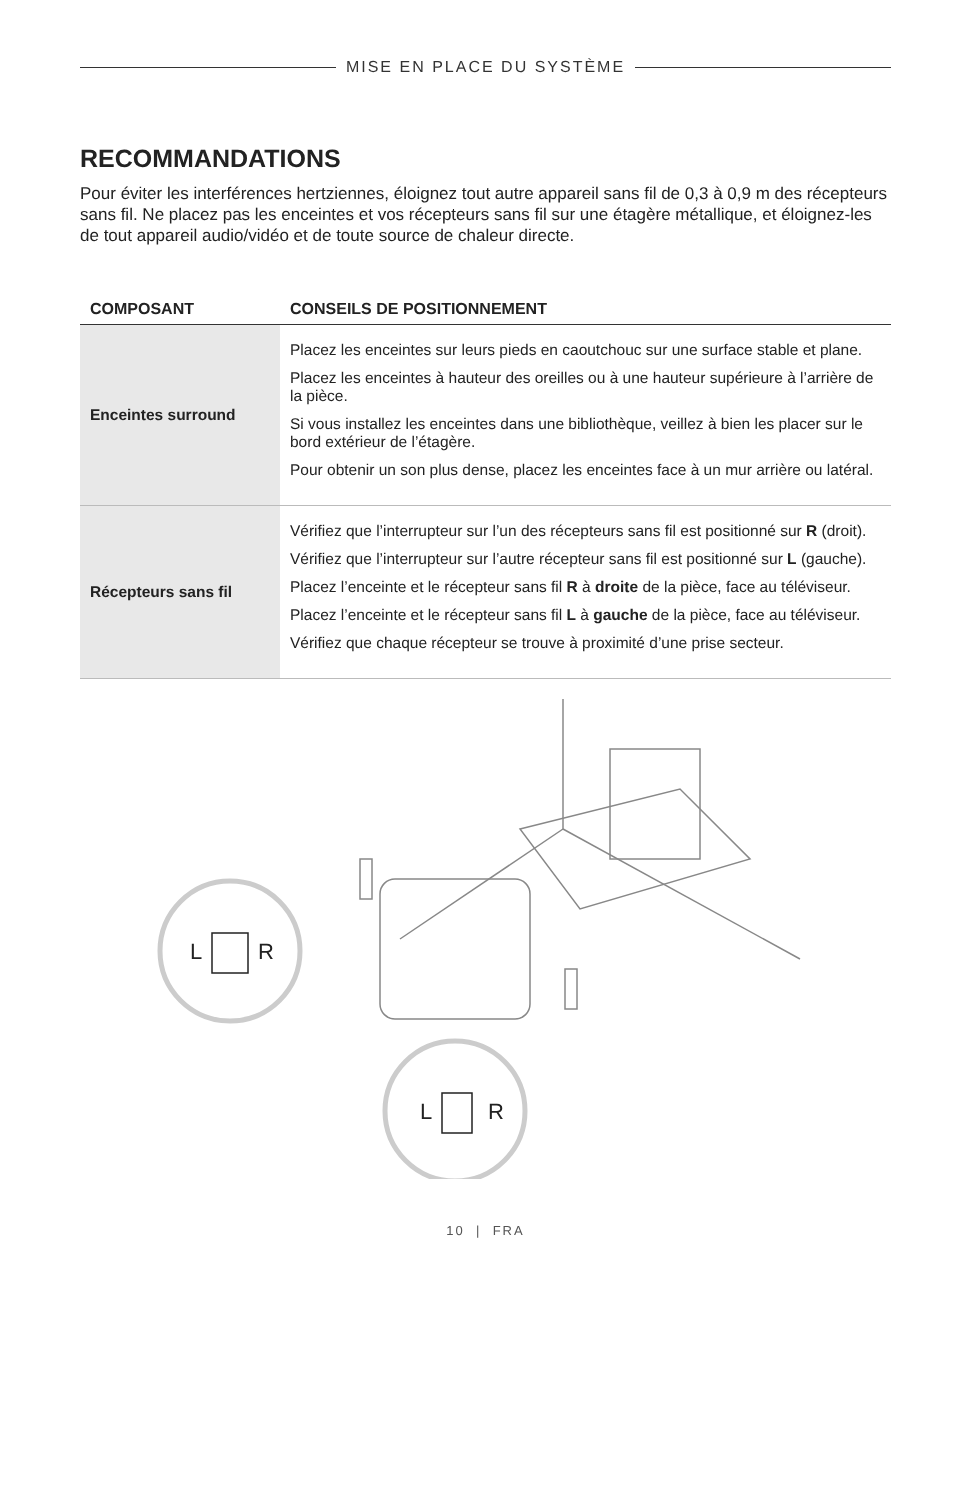MISE EN PLACE DU SYSTÈME
RECOMMANDATIONS
Pour éviter les interférences hertziennes, éloignez tout autre appareil sans fil de 0,3 à 0,9 m des récepteurs sans fil. Ne placez pas les enceintes et vos récepteurs sans fil sur une étagère métallique, et éloignez-les de tout appareil audio/vidéo et de toute source de chaleur directe.
| COMPOSANT | CONSEILS DE POSITIONNEMENT |
| --- | --- |
| Enceintes surround | Placez les enceintes sur leurs pieds en caoutchouc sur une surface stable et plane. Placez les enceintes à hauteur des oreilles ou à une hauteur supérieure à l’arrière de la pièce. Si vous installez les enceintes dans une bibliothèque, veillez à bien les placer sur le bord extérieur de l’étagère. Pour obtenir un son plus dense, placez les enceintes face à un mur arrière ou latéral. |
| Récepteurs sans fil | Vérifiez que l’interrupteur sur l’un des récepteurs sans fil est positionné sur R (droit). Vérifiez que l’interrupteur sur l’autre récepteur sans fil est positionné sur L (gauche). Placez l’enceinte et le récepteur sans fil R à droite de la pièce, face au téléviseur. Placez l’enceinte et le récepteur sans fil L à gauche de la pièce, face au téléviseur. Vérifiez que chaque récepteur se trouve à proximité d’une prise secteur. |
L
R
L
R
10 | FRA